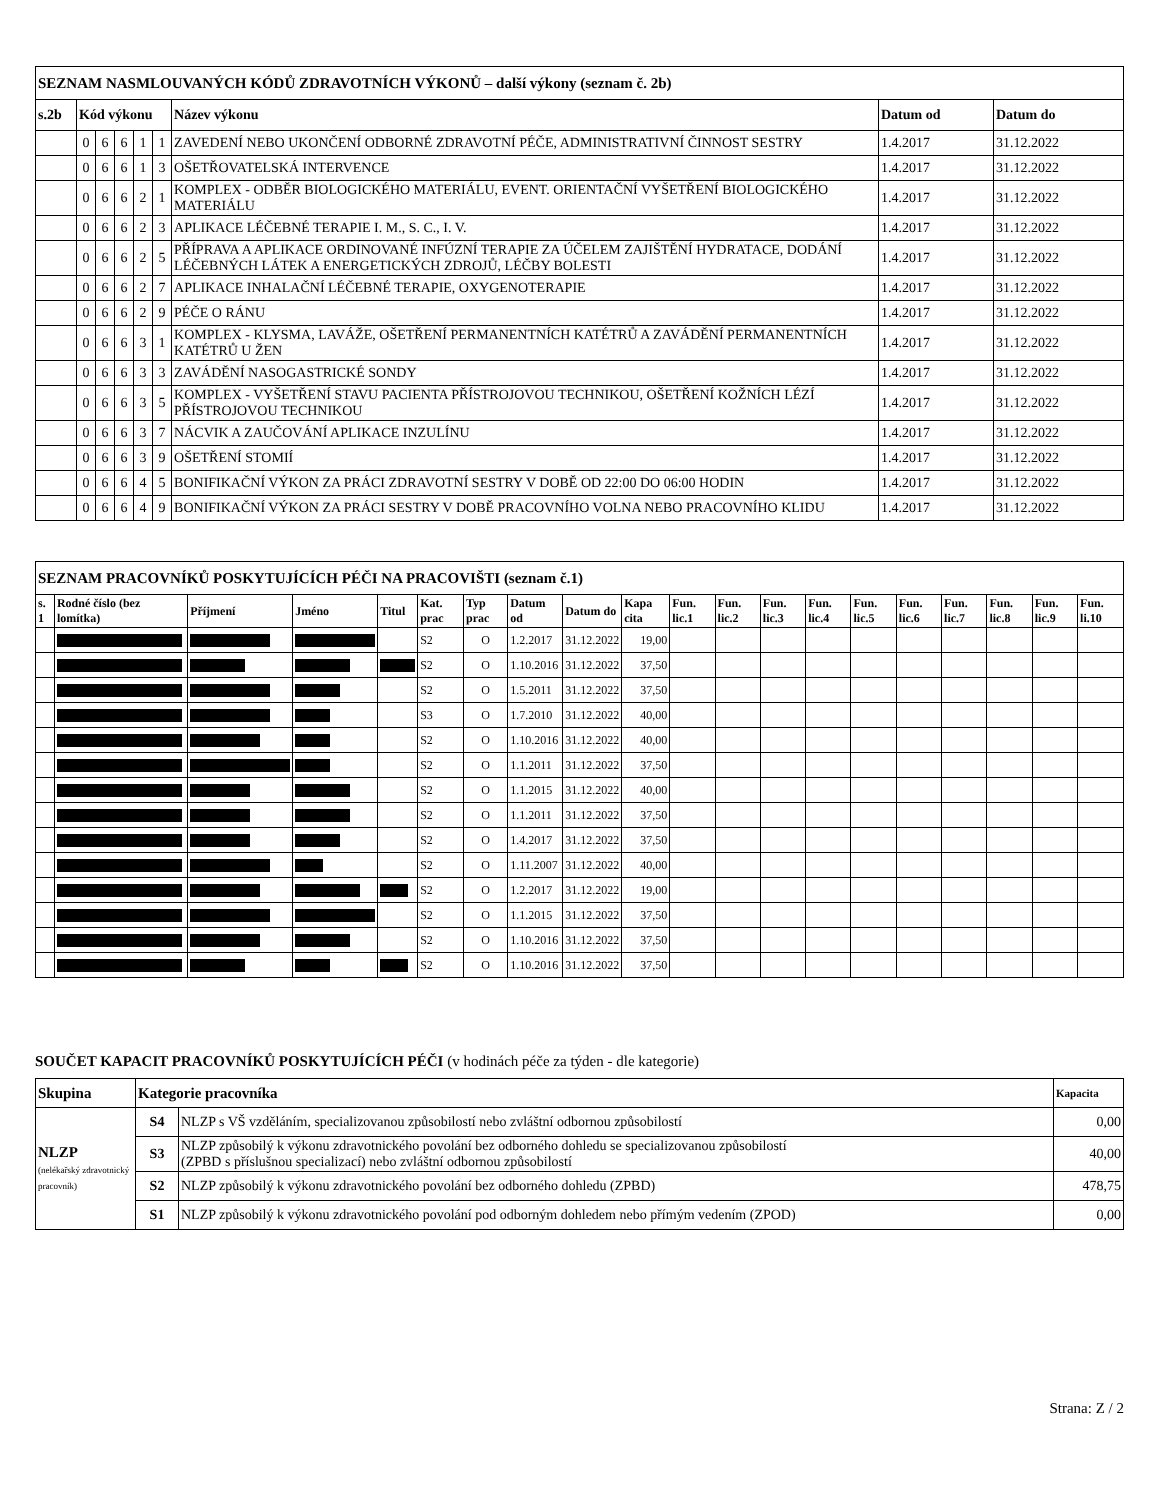| SEZNAM NASMLOUVANÝCH KÓDŮ ZDRAVOTNÍCH VÝKONŮ – další výkony (seznam č. 2b) | | | | | | | | |
| --- | --- | --- | --- | --- | --- | --- | --- | --- |
| s.2b | Kód výkonu | | | | | Název výkonu | Datum od | Datum do |
| | 0 | 6 | 6 | 1 | 1 | ZAVEDENÍ NEBO UKONČENÍ ODBORNÉ ZDRAVOTNÍ PÉČE, ADMINISTRATIVNÍ ČINNOST SESTRY | 1.4.2017 | 31.12.2022 |
| | 0 | 6 | 6 | 1 | 3 | OŠETŘOVATELSKÁ INTERVENCE | 1.4.2017 | 31.12.2022 |
| | 0 | 6 | 6 | 2 | 1 | KOMPLEX - ODBĚR BIOLOGICKÉHO MATERIÁLU, EVENT. ORIENTAČNÍ VYŠETŘENÍ BIOLOGICKÉHO MATERIÁLU | 1.4.2017 | 31.12.2022 |
| | 0 | 6 | 6 | 2 | 3 | APLIKACE LÉČEBNÉ TERAPIE I. M., S. C., I. V. | 1.4.2017 | 31.12.2022 |
| | 0 | 6 | 6 | 2 | 5 | PŘÍPRAVA A APLIKACE ORDINOVANÉ INFÚZNÍ TERAPIE ZA ÚČELEM ZAJIŠTĚNÍ HYDRATACE, DODÁNÍ LÉČEBNÝCH LÁTEK A ENERGETICKÝCH ZDROJŮ, LÉČBY BOLESTI | 1.4.2017 | 31.12.2022 |
| | 0 | 6 | 6 | 2 | 7 | APLIKACE INHALAČNÍ LÉČEBNÉ TERAPIE, OXYGENOTERAPIE | 1.4.2017 | 31.12.2022 |
| | 0 | 6 | 6 | 2 | 9 | PÉČE O RÁNU | 1.4.2017 | 31.12.2022 |
| | 0 | 6 | 6 | 3 | 1 | KOMPLEX - KLYSMA, LAVÁŽE, OŠETŘENÍ PERMANENTNÍCH KATÉTRŮ A ZAVÁDĚNÍ PERMANENTNÍCH KATÉTRŮ U ŽEN | 1.4.2017 | 31.12.2022 |
| | 0 | 6 | 6 | 3 | 3 | ZAVÁDĚNÍ NASOGASTRICKÉ SONDY | 1.4.2017 | 31.12.2022 |
| | 0 | 6 | 6 | 3 | 5 | KOMPLEX - VYŠETŘENÍ STAVU PACIENTA PŘÍSTROJOVOU TECHNIKOU, OŠETŘENÍ KOŽNÍCH LÉZÍ PŘÍSTROJOVOU TECHNIKOU | 1.4.2017 | 31.12.2022 |
| | 0 | 6 | 6 | 3 | 7 | NÁCVIK A ZAUČOVÁNÍ APLIKACE INZULÍNU | 1.4.2017 | 31.12.2022 |
| | 0 | 6 | 6 | 3 | 9 | OŠETŘENÍ STOMIÍ | 1.4.2017 | 31.12.2022 |
| | 0 | 6 | 6 | 4 | 5 | BONIFIKAČNÍ VÝKON ZA PRÁCI ZDRAVOTNÍ SESTRY V DOBĚ OD 22:00 DO 06:00 HODIN | 1.4.2017 | 31.12.2022 |
| | 0 | 6 | 6 | 4 | 9 | BONIFIKAČNÍ VÝKON ZA PRÁCI SESTRY V DOBĚ PRACOVNÍHO VOLNA NEBO PRACOVNÍHO KLIDU | 1.4.2017 | 31.12.2022 |
| SEZNAM PRACOVNÍKŮ POSKYTUJÍCÍCH PÉČI NA PRACOVIŠTI (seznam č.1) | | | | | | | | | | | | | | | | | | | |
| --- | --- | --- | --- | --- | --- | --- | --- | --- | --- | --- | --- | --- | --- | --- | --- | --- | --- | --- | --- |
| s. 1 | Rodné číslo (bez lomítka) | Příjmení | Jméno | Titul | Kat. prac | Typ prac | Datum od | Datum do | Kapa cita | Fun. lic.1 | Fun. lic.2 | Fun. lic.3 | Fun. lic.4 | Fun. lic.5 | Fun. lic.6 | Fun. lic.7 | Fun. lic.8 | Fun. lic.9 | Fun. li.10 |
| | | | | | S2 | O | 1.2.2017 | 31.12.2022 | 19,00 | | | | | | | | | | |
| | | | | | S2 | O | 1.10.2016 | 31.12.2022 | 37,50 | | | | | | | | | | |
| | | | | | S2 | O | 1.5.2011 | 31.12.2022 | 37,50 | | | | | | | | | | |
| | | | | | S3 | O | 1.7.2010 | 31.12.2022 | 40,00 | | | | | | | | | | |
| | | | | | S2 | O | 1.10.2016 | 31.12.2022 | 40,00 | | | | | | | | | | |
| | | | | | S2 | O | 1.1.2011 | 31.12.2022 | 37,50 | | | | | | | | | | |
| | | | | | S2 | O | 1.1.2015 | 31.12.2022 | 40,00 | | | | | | | | | | |
| | | | | | S2 | O | 1.1.2011 | 31.12.2022 | 37,50 | | | | | | | | | | |
| | | | | | S2 | O | 1.4.2017 | 31.12.2022 | 37,50 | | | | | | | | | | |
| | | | | | S2 | O | 1.11.2007 | 31.12.2022 | 40,00 | | | | | | | | | | |
| | | | | | S2 | O | 1.2.2017 | 31.12.2022 | 19,00 | | | | | | | | | | |
| | | | | | S2 | O | 1.1.2015 | 31.12.2022 | 37,50 | | | | | | | | | | |
| | | | | | S2 | O | 1.10.2016 | 31.12.2022 | 37,50 | | | | | | | | | | |
| | | | | | S2 | O | 1.10.2016 | 31.12.2022 | 37,50 | | | | | | | | | | |
SOUČET KAPACIT PRACOVNÍKŮ POSKYTUJÍCÍCH PÉČI (v hodinách péče za týden - dle kategorie)
| Skupina | Kategorie pracovníka | | Kapacita |
| --- | --- | --- | --- |
| NLZP (nelékařský zdravotnický pracovník) | S4 | NLZP s VŠ vzděláním, specializovanou způsobilostí nebo zvláštní odbornou způsobilostí | 0,00 |
| | S3 | NLZP způsobilý k výkonu zdravotnického povolání bez odborného dohledu se specializovanou způsobilostí (ZPBD s příslušnou specializací) nebo zvláštní odbornou způsobilostí | 40,00 |
| | S2 | NLZP způsobilý k výkonu zdravotnického povolání bez odborného dohledu (ZPBD) | 478,75 |
| | S1 | NLZP způsobilý k výkonu zdravotnického povolání pod odborným dohledem nebo přímým vedením (ZPOD) | 0,00 |
Strana: Z / 2